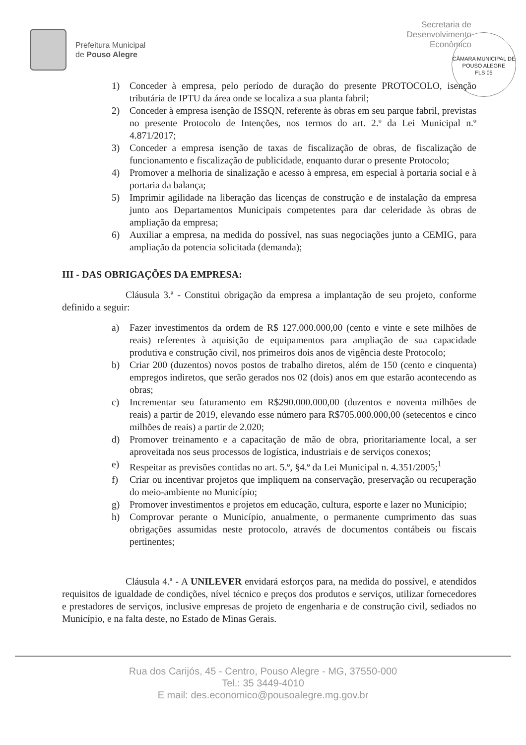Prefeitura Municipal
de Pouso Alegre
Secretaria de
Desenvolvimento
Econômico
CÂMARA MUNICIPAL DE POUSO ALEGRE
FLS 05
1) Conceder à empresa, pelo período de duração do presente PROTOCOLO, isenção tributária de IPTU da área onde se localiza a sua planta fabril;
2) Conceder à empresa isenção de ISSQN, referente às obras em seu parque fabril, previstas no presente Protocolo de Intenções, nos termos do art. 2.º da Lei Municipal n.º 4.871/2017;
3) Conceder a empresa isenção de taxas de fiscalização de obras, de fiscalização de funcionamento e fiscalização de publicidade, enquanto durar o presente Protocolo;
4) Promover a melhoria de sinalização e acesso à empresa, em especial à portaria social e à portaria da balança;
5) Imprimir agilidade na liberação das licenças de construção e de instalação da empresa junto aos Departamentos Municipais competentes para dar celeridade às obras de ampliação da empresa;
6) Auxiliar a empresa, na medida do possível, nas suas negociações junto a CEMIG, para ampliação da potencia solicitada (demanda);
III - DAS OBRIGAÇÕES DA EMPRESA:
Cláusula 3.ª - Constitui obrigação da empresa a implantação de seu projeto, conforme definido a seguir:
a) Fazer investimentos da ordem de R$ 127.000.000,00 (cento e vinte e sete milhões de reais) referentes à aquisição de equipamentos para ampliação de sua capacidade produtiva e construção civil, nos primeiros dois anos de vigência deste Protocolo;
b) Criar 200 (duzentos) novos postos de trabalho diretos, além de 150 (cento e cinquenta) empregos indiretos, que serão gerados nos 02 (dois) anos em que estarão acontecendo as obras;
c) Incrementar seu faturamento em R$290.000.000,00 (duzentos e noventa milhões de reais) a partir de 2019, elevando esse número para R$705.000.000,00 (setecentos e cinco milhões de reais) a partir de 2.020;
d) Promover treinamento e a capacitação de mão de obra, prioritariamente local, a ser aproveitada nos seus processos de logística, industriais e de serviços conexos;
e) Respeitar as previsões contidas no art. 5.º, §4.º da Lei Municipal n. 4.351/2005;<sup>1</sup>
f) Criar ou incentivar projetos que impliquem na conservação, preservação ou recuperação do meio-ambiente no Município;
g) Promover investimentos e projetos em educação, cultura, esporte e lazer no Município;
h) Comprovar perante o Município, anualmente, o permanente cumprimento das suas obrigações assumidas neste protocolo, através de documentos contábeis ou fiscais pertinentes;
Cláusula 4.ª - A UNILEVER envidará esforços para, na medida do possível, e atendidos requisitos de igualdade de condições, nível técnico e preços dos produtos e serviços, utilizar fornecedores e prestadores de serviços, inclusive empresas de projeto de engenharia e de construção civil, sediados no Município, e na falta deste, no Estado de Minas Gerais.
Rua dos Carijós, 45 - Centro, Pouso Alegre - MG, 37550-000
Tel.: 35 3449-4010
E mail: des.economico@pousoalegre.mg.gov.br